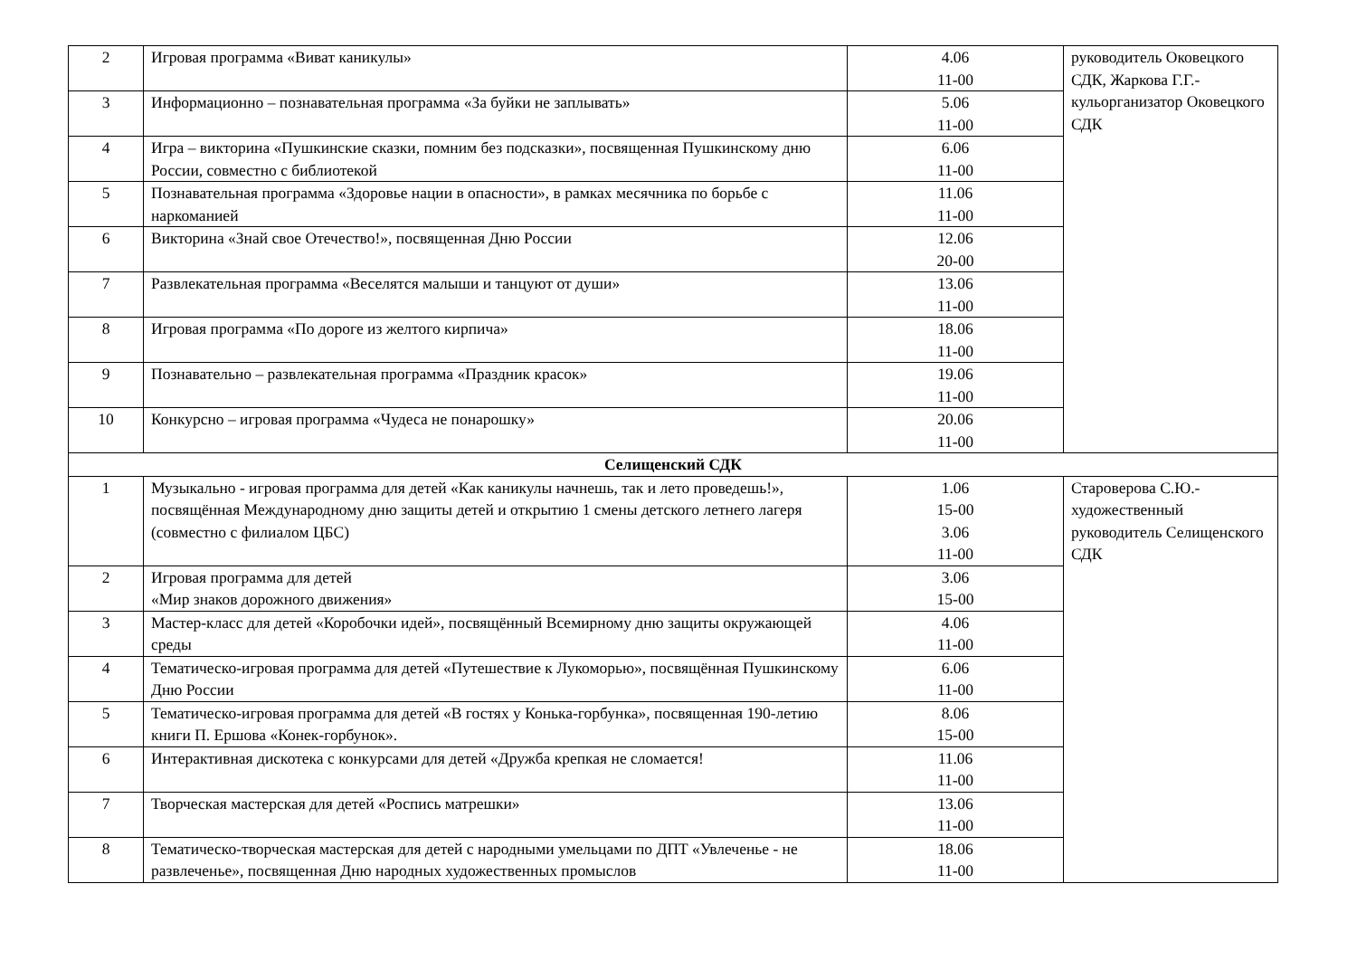| 2 | Игровая программа «Виват каникулы» | 4.06 11-00 | руководитель Оковецкого СДК, Жаркова Г.Г.- кульорганизатор Оковецкого СДК |
| 3 | Информационно – познавательная программа «За буйки не заплывать» | 5.06 11-00 | |
| 4 | Игра – викторина «Пушкинские сказки, помним без подсказки», посвященная Пушкинскому дню России, совместно с библиотекой | 6.06 11-00 | |
| 5 | Познавательная программа «Здоровье нации в опасности», в рамках месячника по борьбе с наркоманией | 11.06 11-00 | |
| 6 | Викторина «Знай свое Отечество!», посвященная Дню России | 12.06 20-00 | |
| 7 | Развлекательная программа «Веселятся малыши и танцуют от души» | 13.06 11-00 | |
| 8 | Игровая программа «По дороге из желтого кирпича» | 18.06 11-00 | |
| 9 | Познавательно – развлекательная программа «Праздник красок» | 19.06 11-00 | |
| 10 | Конкурсно – игровая программа «Чудеса не понарошку» | 20.06 11-00 | |
| Селищенский СДК | | | |
| 1 | Музыкально - игровая программа для детей «Как каникулы начнешь, так и лето проведешь!», посвящённая Международному дню защиты детей и открытию 1 смены детского летнего лагеря (совместно с филиалом ЦБС) | 1.06 15-00 3.06 11-00 | Староверова С.Ю.- художественный руководитель Селищенского СДК |
| 2 | Игровая программа для детей «Мир знаков дорожного движения» | 3.06 15-00 | |
| 3 | Мастер-класс для детей «Коробочки идей», посвящённый Всемирному дню защиты окружающей среды | 4.06 11-00 | |
| 4 | Тематическо-игровая программа для детей «Путешествие к Лукоморью», посвящённая Пушкинскому Дню России | 6.06 11-00 | |
| 5 | Тематическо-игровая программа для детей «В гостях у Конька-горбунка», посвященная 190-летию книги П. Ершова «Конек-горбунок». | 8.06 15-00 | |
| 6 | Интерактивная дискотека с конкурсами для детей «Дружба крепкая не сломается! | 11.06 11-00 | |
| 7 | Творческая мастерская для детей «Роспись матрешки» | 13.06 11-00 | |
| 8 | Тематическо-творческая мастерская для детей с народными умельцами по ДПТ «Увлеченье - не развлеченье», посвященная Дню народных художественных промыслов | 18.06 11-00 | |